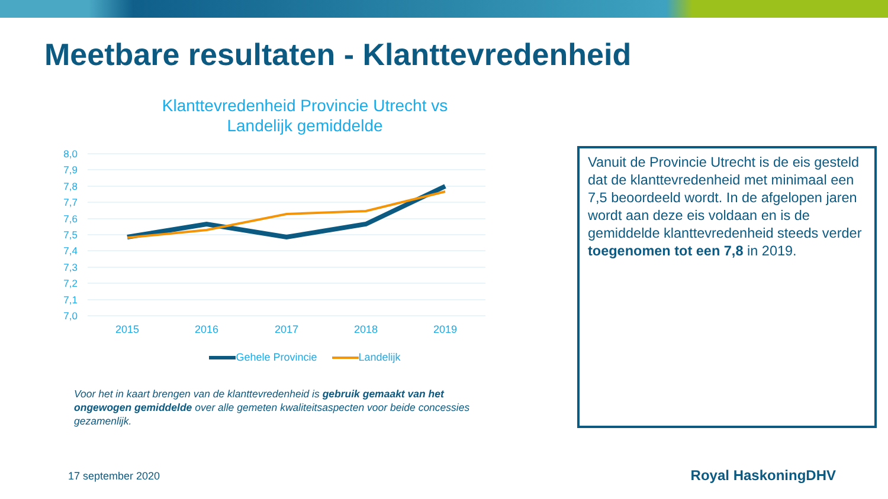Meetbare resultaten - Klanttevredenheid
Klanttevredenheid Provincie Utrecht vs
Landelijk gemiddelde
8,0
7,9
7,8
7,7
7,6
7,5
7,4
7,3
7,2
7,1
7,0
2015
2016
2017
2018
2019
Gehele Provincie Landelijk
Voor het in kaart brengen van de klanttevredenheid is gebruik gemaakt van het ongewogen gemiddelde over alle gemeten kwaliteitsaspecten voor beide concessies gezamenlijk.
Vanuit de Provincie Utrecht is de eis gesteld dat de klanttevredenheid met minimaal een 7,5 beoordeeld wordt. In de afgelopen jaren wordt aan deze eis voldaan en is de gemiddelde klanttevredenheid steeds verder toegenomen tot een 7,8 in 2019.
17 september 2020 Royal HaskoningDHV